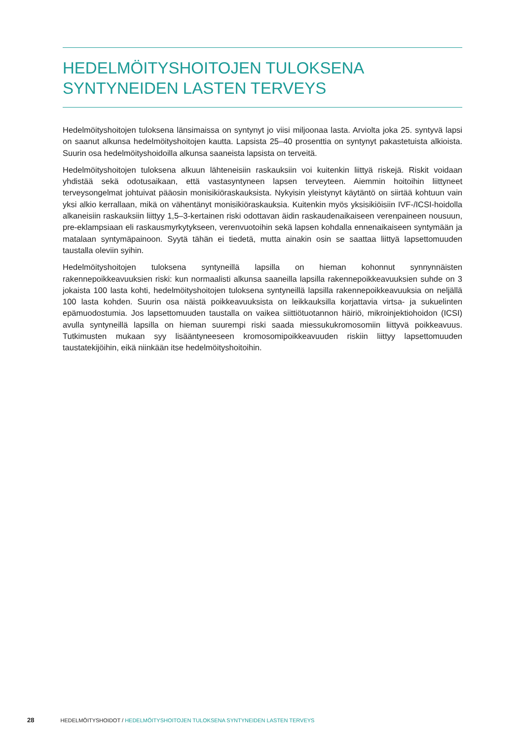HEDELMÖITYSHOITOJEN TULOKSENA
SYNTYNEIDEN LASTEN TERVEYS
Hedelmöityshoitojen tuloksena länsimaissa on syntynyt jo viisi miljoonaa lasta. Arviolta joka 25. syntyvä lapsi on saanut alkunsa hedelmöityshoitojen kautta. Lapsista 25–40 prosenttia on syntynyt pakastetuista alkioista. Suurin osa hedelmöityshoidoilla alkunsa saaneista lapsista on terveitä.
Hedelmöityshoitojen tuloksena alkuun lähteneisiin raskauksiin voi kuitenkin liittyä riskejä. Riskit voidaan yhdistää sekä odotusaikaan, että vastasyntyneen lapsen terveyteen. Aiemmin hoitoihin liittyneet terveysongelmat johtuivat pääosin monisikiöraskauksista. Nykyisin yleistynyt käytäntö on siirtää kohtuun vain yksi alkio kerrallaan, mikä on vähentänyt monisikiöraskauksia. Kuitenkin myös yksisikiöisiin IVF-/ICSI-hoidolla alkaneisiin raskauksiin liittyy 1,5–3-kertainen riski odottavan äidin raskaudenaikaiseen verenpaineen nousuun, pre-eklampsiaan eli raskausmyrkytykseen, verenvuotoihin sekä lapsen kohdalla ennenaikaiseen syntymään ja matalaan syntymäpainoon. Syytä tähän ei tiedetä, mutta ainakin osin se saattaa liittyä lapsettomuuden taustalla oleviin syihin.
Hedelmöityshoitojen tuloksena syntyneillä lapsilla on hieman kohonnut synnynnäisten rakennepoikkeavuuksien riski: kun normaalisti alkunsa saaneilla lapsilla rakennepoikkeavuuksien suhde on 3 jokaista 100 lasta kohti, hedelmöityshoitojen tuloksena syntyneillä lapsilla rakennepoikkeavuuksia on neljällä 100 lasta kohden. Suurin osa näistä poikkeavuuksista on leikkauksilla korjattavia virtsa- ja sukuelinten epämuodostumia. Jos lapsettomuuden taustalla on vaikea siittiötuotannon häiriö, mikroinjektiohoidon (ICSI) avulla syntyneillä lapsilla on hieman suurempi riski saada miessukukromosomiin liittyvä poikkeavuus. Tutkimusten mukaan syy lisääntyneeseen kromosomipoikkeavuuden riskiin liittyy lapsettomuuden taustatekijöihin, eikä niinkään itse hedelmöityshoitoihin.
28 HEDELMÖITYSHOIDOT / HEDELMÖITYSHOITOJEN TULOKSENA SYNTYNEIDEN LASTEN TERVEYS